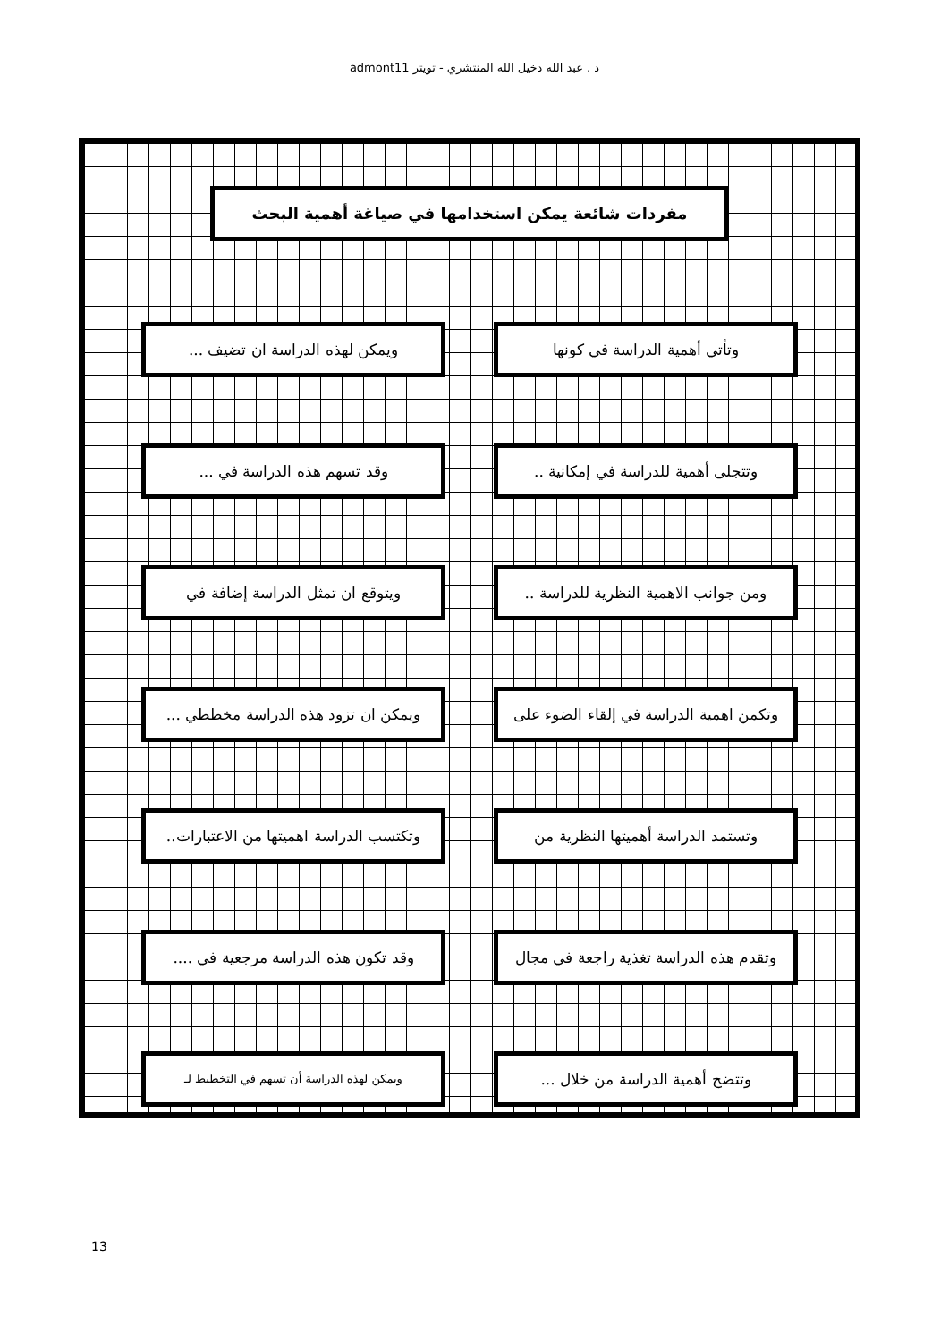د . عبد الله دخيل الله المنتشري - تويتر admont11
مفردات شائعة يمكن استخدامها في صياغة أهمية البحث
وتأتي أهمية الدراسة في كونها ويمكن لهذه الدراسة ان تضيف ...
وتتجلى أهمية للدراسة في إمكانية ..
وقد تسهم هذه الدراسة في ...
ومن جوانب الاهمية النظرية للدراسة ..
ويتوقع ان تمثل الدراسة إضافة في
وتكمن اهمية الدراسة في إلقاء الضوء على
ويمكن ان تزود هذه الدراسة مخططي ...
وتستمد الدراسة أهميتها النظرية من
وتكتسب الدراسة اهميتها من الاعتبارات..
وتقدم هذه الدراسة تغذية راجعة في مجال
وقد تكون هذه الدراسة مرجعية في ....
وتتضح أهمية الدراسة من خلال ...
ويمكن لهذه الدراسة أن تسهم في التخطيط لـ
13